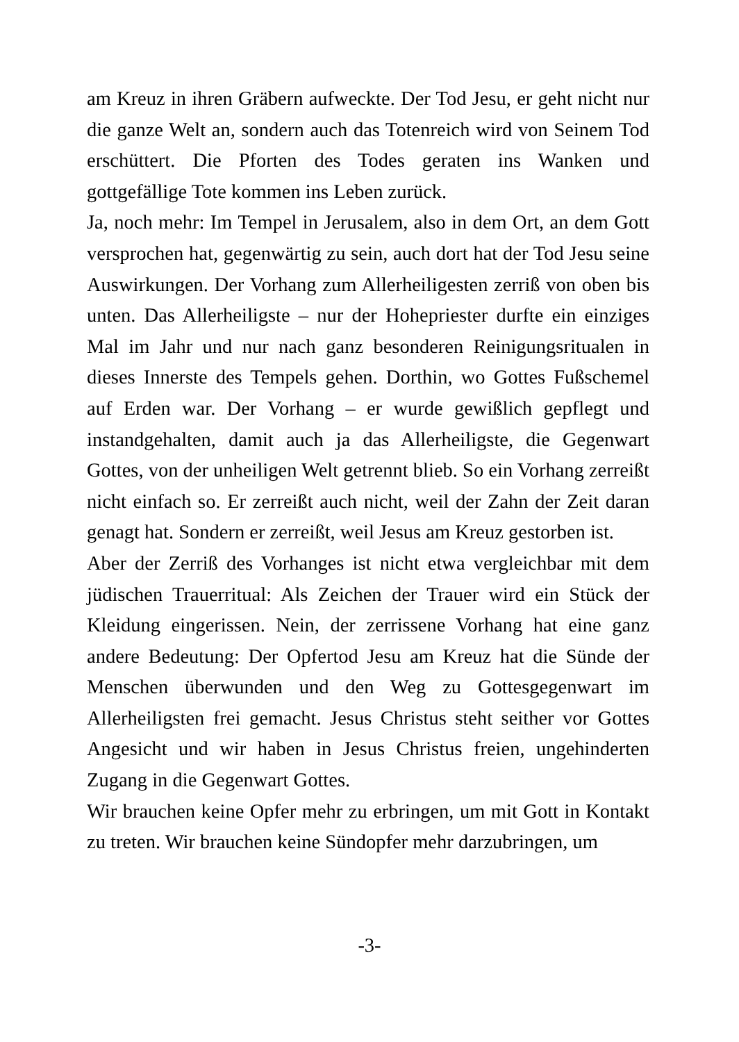am Kreuz in ihren Gräbern aufweckte. Der Tod Jesu, er geht nicht nur die ganze Welt an, sondern auch das Totenreich wird von Seinem Tod erschüttert. Die Pforten des Todes geraten ins Wanken und gottgefällige Tote kommen ins Leben zurück.
Ja, noch mehr: Im Tempel in Jerusalem, also in dem Ort, an dem Gott versprochen hat, gegenwärtig zu sein, auch dort hat der Tod Jesu seine Auswirkungen. Der Vorhang zum Allerheiligesten zerriß von oben bis unten. Das Allerheiligste – nur der Hohepriester durfte ein einziges Mal im Jahr und nur nach ganz besonderen Reinigungsritualen in dieses Innerste des Tempels gehen. Dorthin, wo Gottes Fußschemel auf Erden war. Der Vorhang – er wurde gewißlich gepflegt und instandgehalten, damit auch ja das Allerheiligste, die Gegenwart Gottes, von der unheiligen Welt getrennt blieb. So ein Vorhang zerreißt nicht einfach so. Er zerreißt auch nicht, weil der Zahn der Zeit daran genagt hat. Sondern er zerreißt, weil Jesus am Kreuz gestorben ist.
Aber der Zerriß des Vorhanges ist nicht etwa vergleichbar mit dem jüdischen Trauerritual: Als Zeichen der Trauer wird ein Stück der Kleidung eingerissen. Nein, der zerrissene Vorhang hat eine ganz andere Bedeutung: Der Opfertod Jesu am Kreuz hat die Sünde der Menschen überwunden und den Weg zu Gottesgegenwart im Allerheiligsten frei gemacht. Jesus Christus steht seither vor Gottes Angesicht und wir haben in Jesus Christus freien, ungehinderten Zugang in die Gegenwart Gottes.
Wir brauchen keine Opfer mehr zu erbringen, um mit Gott in Kontakt zu treten. Wir brauchen keine Sündopfer mehr darzubringen, um
-3-